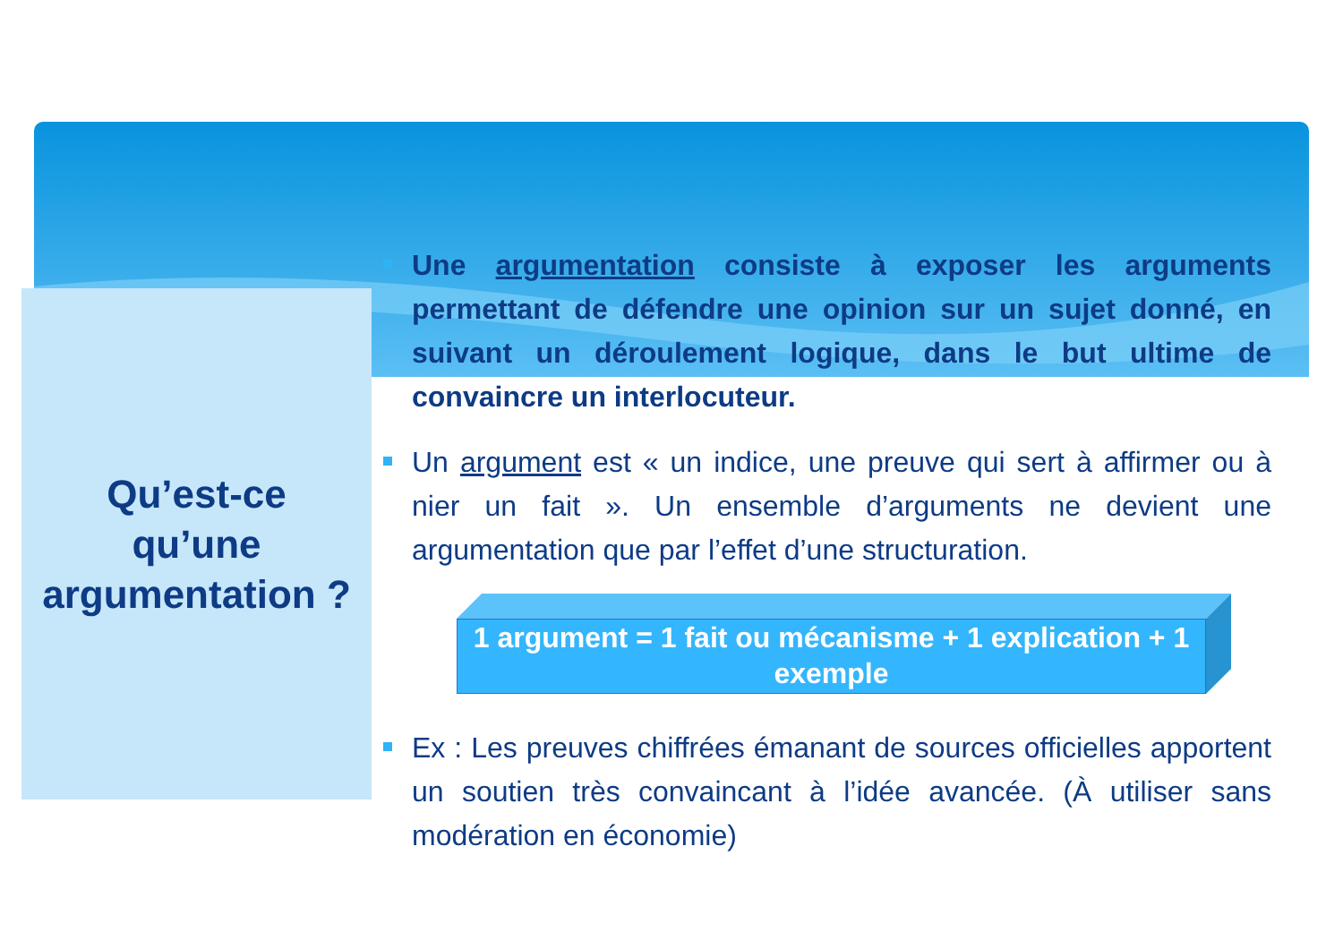Qu’est-ce
qu’une
argumentation ?
Une argumentation consiste à exposer les arguments permettant de défendre une opinion sur un sujet donné, en suivant un déroulement logique, dans le but ultime de convaincre un interlocuteur.
Un argument est « un indice, une preuve qui sert à affirmer ou à nier un fait ». Un ensemble d’arguments ne devient une argumentation que par l’effet d’une structuration.
1 argument = 1 fait ou mécanisme + 1 explication + 1 exemple
Ex : Les preuves chiffrées émanant de sources officielles apportent un soutien très convaincant à l’idée avancée. (À utiliser sans modération en économie)